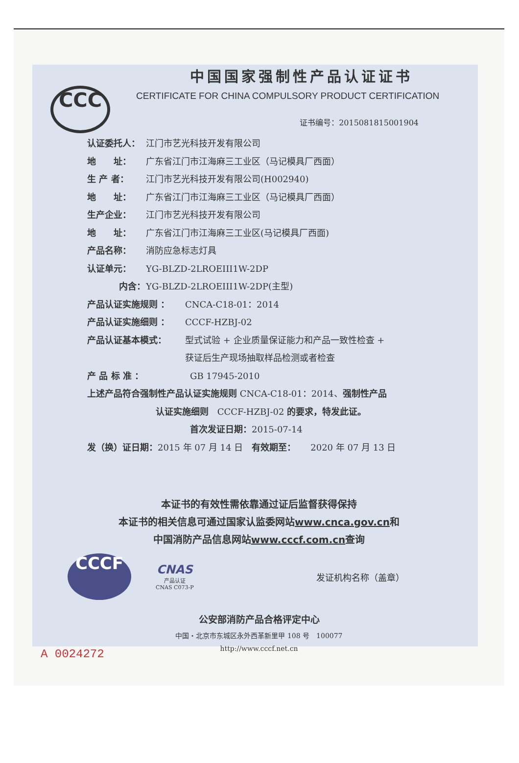CCC
中国国家强制性产品认证证书
CERTIFICATE FOR CHINA COMPULSORY PRODUCT CERTIFICATION
证书编号：2015081815001904
认证委托人： 江门市艺光科技开发有限公司
地　　址： 广东省江门市江海麻三工业区（马记模具厂西面）
生 产 者： 江门市艺光科技开发有限公司(H002940)
地　　址： 广东省江门市江海麻三工业区（马记模具厂西面）
生产企业： 江门市艺光科技开发有限公司
地　　址： 广东省江门市江海麻三工业区(马记模具厂西面)
产品名称： 消防应急标志灯具
认证单元： YG-BLZD-2LROEIII1W-2DP
内含： YG-BLZD-2LROEIII1W-2DP(主型)
产品认证实施规则 ： CNCA-C18-01：2014
产品认证实施细则 ： CCCF-HZBJ-02
产品认证基本模式： 型式试验 + 企业质量保证能力和产品一致性检查 +
获证后生产现场抽取样品检测或者检查
产 品 标 准 ： GB 17945-2010
上述产品符合强制性产品认证实施规则 CNCA-C18-01：2014、 强制性产品
认证实施细则 CCCF-HZBJ-02 的要求，特发此证。
首次发证日期： 2015-07-14
发（换）证日期： 2015 年 07 月 14 日　有效期至： 2020 年 07 月 13 日
本证书的有效性需依靠通过证后监督获得保持
本证书的相关信息可通过国家认监委网站www.cnca.gov.cn和
中国消防产品信息网站www.cccf.com.cn查询
CCCF
CNAS
产品认证
CNAS C073-P
发证机构名称（盖章）
公安部消防产品合格评定中心
中国・北京市东城区永外西革新里甲 108 号　100077
http://www.cccf.net.cn
A 0024272